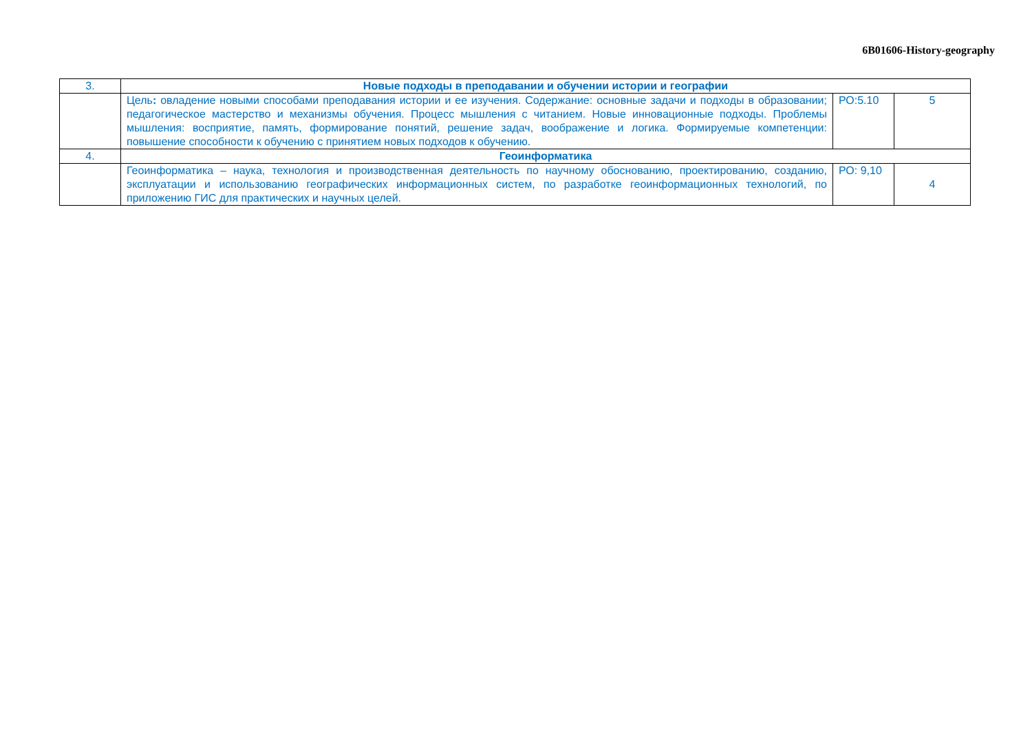6B01606-History-geography
| 3. | Новые подходы в преподавании и обучении истории и географии | | |
| | Цель : овладение новыми способами преподавания истории и ее изучения. Содержание: основные задачи и подходы в образовании; педагогическое мастерство и механизмы обучения. Процесс мышления с читанием. Новые инновационные подходы. Проблемы мышления: восприятие, память, формирование понятий, решение задач, воображение и логика. Формируемые компетенции: повышение способности к обучению с принятием новых подходов к обучению. | РО:5.10 | 5 |
| 4. | Геоинформатика | | |
| | Геоинформатика – наука, технология и производственная деятельность по научному обоснованию, проектированию, созданию, эксплуатации и использованию географических информационных систем, по разработке геоинформационных технологий, по приложению ГИС для практических и научных целей. | РО: 9,10 | 4 |